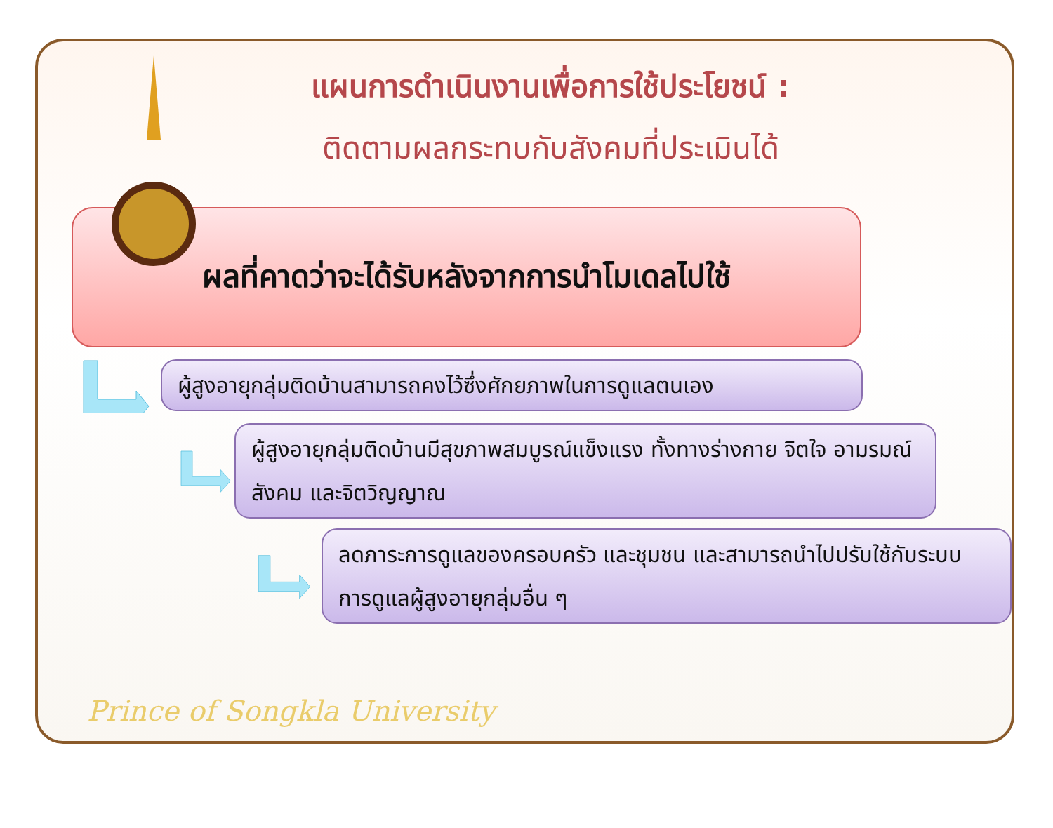แผนการดำเนินงานเพื่อการใช้ประโยชน์ :
ติดตามผลกระทบกับสังคมที่ประเมินได้
ผลที่คาดว่าจะได้รับหลังจากการนำโมเดลไปใช้
ผู้สูงอายุกลุ่มติดบ้านสามารถคงไว้ซึ่งศักยภาพในการดูแลตนเอง
ผู้สูงอายุกลุ่มติดบ้านมีสุขภาพสมบูรณ์แข็งแรง ทั้งทางร่างกาย จิตใจ อามรมณ์ สังคม และจิตวิญญาณ
ลดภาระการดูแลของครอบครัว และชุมชน และสามารถนำไปปรับใช้กับระบบการดูแลผู้สูงอายุกลุ่มอื่น ๆ
Prince of Songkla University